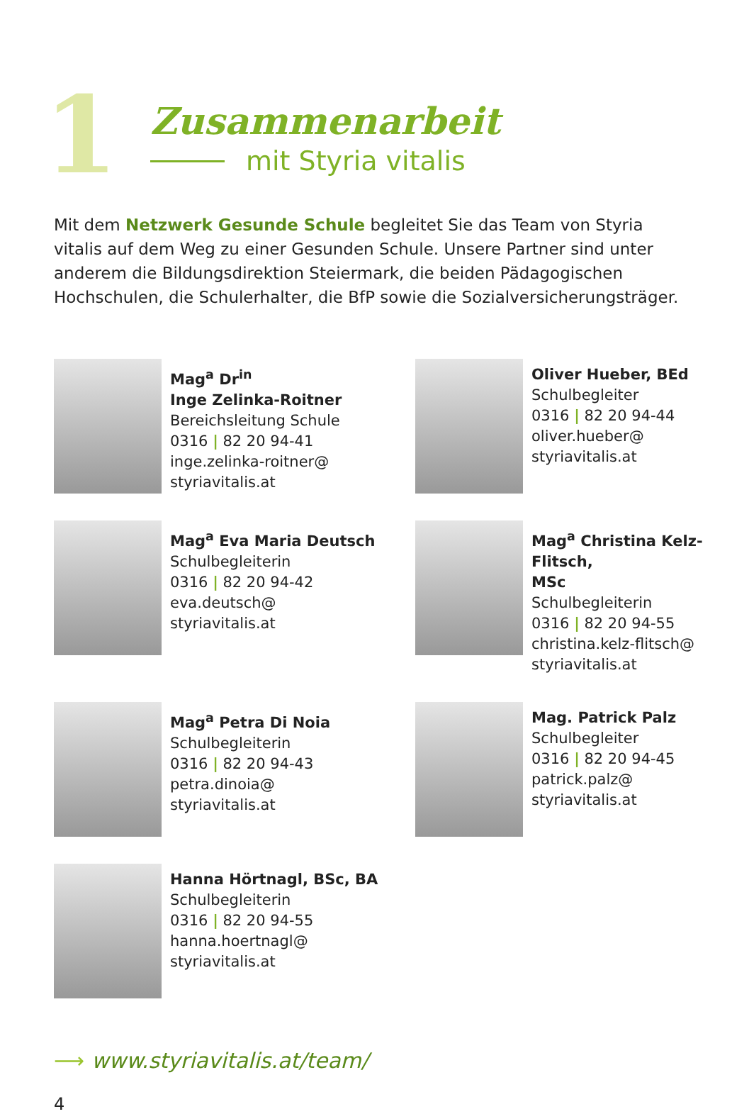1
Zusammenarbeit
mit Styria vitalis
Mit dem Netzwerk Gesunde Schule begleitet Sie das Team von Styria vitalis auf dem Weg zu einer Gesunden Schule. Unsere Partner sind unter anderem die Bildungsdirektion Steiermark, die beiden Pädagogischen Hochschulen, die Schulerhalter, die BfP sowie die Sozialversicherungsträger.
Mag<sup>a</sup> Dr<sup>in</sup>
Inge Zelinka-Roitner
Bereichsleitung Schule
0316 | 82 20 94-41
inge.zelinka-roitner@
styriavitalis.at
Oliver Hueber, BEd
Schulbegleiter
0316 | 82 20 94-44
oliver.hueber@
styriavitalis.at
Mag<sup>a</sup> Eva Maria Deutsch
Schulbegleiterin
0316 | 82 20 94-42
eva.deutsch@
styriavitalis.at
Mag<sup>a</sup> Christina Kelz-Flitsch,
MSc
Schulbegleiterin
0316 | 82 20 94-55
christina.kelz-flitsch@
styriavitalis.at
Mag<sup>a</sup> Petra Di Noia
Schulbegleiterin
0316 | 82 20 94-43
petra.dinoia@
styriavitalis.at
Mag. Patrick Palz
Schulbegleiter
0316 | 82 20 94-45
patrick.palz@
styriavitalis.at
Hanna Hörtnagl, BSc, BA
Schulbegleiterin
0316 | 82 20 94-55
hanna.hoertnagl@
styriavitalis.at
⟶ www.styriavitalis.at/team/
4